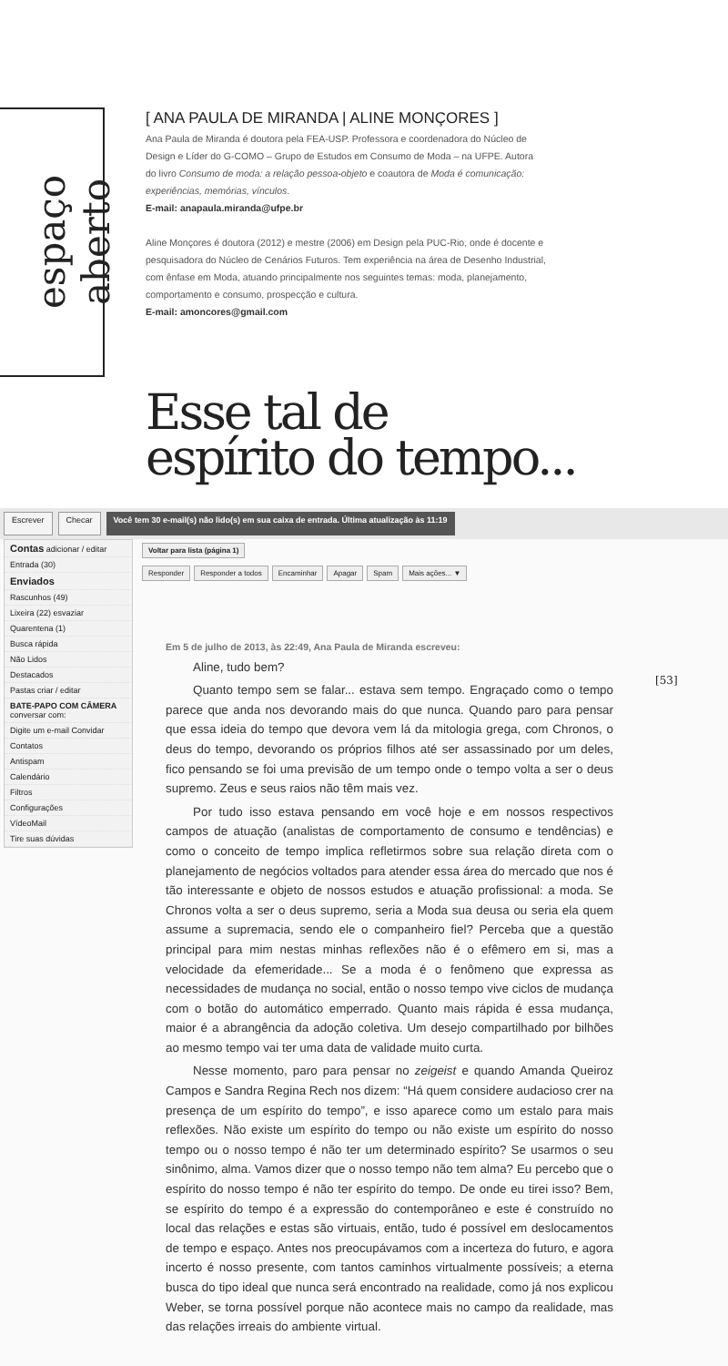espaço aberto
[ ANA PAULA DE MIRANDA | ALINE MONÇORES ]
Ana Paula de Miranda é doutora pela FEA-USP. Professora e coordenadora do Núcleo de Design e Líder do G-COMO – Grupo de Estudos em Consumo de Moda – na UFPE. Autora do livro Consumo de moda: a relação pessoa-objeto e coautora de Moda é comunicação: experiências, memórias, vínculos.
E-mail: anapaula.miranda@ufpe.br
Aline Monçores é doutora (2012) e mestre (2006) em Design pela PUC-Rio, onde é docente e pesquisadora do Núcleo de Cenários Futuros. Tem experiência na área de Desenho Industrial, com ênfase em Moda, atuando principalmente nos seguintes temas: moda, planejamento, comportamento e consumo, prospecção e cultura.
E-mail: amoncores@gmail.com
Esse tal de
espírito do tempo...
Escrever Checar Você tem 30 e-mail(s) não lido(s) em sua caixa de entrada. Última atualização às 11:19
Contas adicionar / editar
Entrada (30)
Enviados
Rascunhos (49)
Lixeira (22) esvaziar
Quarentena (1)
Busca rápida
Não Lidos
Destacados
Pastas criar / editar
BATE-PAPO COM CÂMERA
conversar com:
Digite um e-mail Convidar
Contatos
Antispam
Calendário
Filtros
Configurações
VídeoMail
Tire suas dúvidas
Voltar para lista (página 1)
Responder Responder a todos Encaminhar Apagar Spam Mais ações... ▼
Em 5 de julho de 2013, às 22:49, Ana Paula de Miranda escreveu:
Aline, tudo bem?
Quanto tempo sem se falar... estava sem tempo. Engraçado como o tempo parece que anda nos devorando mais do que nunca. Quando paro para pensar que essa ideia do tempo que devora vem lá da mitologia grega, com Chronos, o deus do tempo, devorando os próprios filhos até ser assassinado por um deles, fico pensando se foi uma previsão de um tempo onde o tempo volta a ser o deus supremo. Zeus e seus raios não têm mais vez.
Por tudo isso estava pensando em você hoje e em nossos respectivos campos de atuação (analistas de comportamento de consumo e tendências) e como o conceito de tempo implica refletirmos sobre sua relação direta com o planejamento de negócios voltados para atender essa área do mercado que nos é tão interessante e objeto de nossos estudos e atuação profissional: a moda. Se Chronos volta a ser o deus supremo, seria a Moda sua deusa ou seria ela quem assume a supremacia, sendo ele o companheiro fiel? Perceba que a questão principal para mim nestas minhas reflexões não é o efêmero em si, mas a velocidade da efemeridade... Se a moda é o fenômeno que expressa as necessidades de mudança no social, então o nosso tempo vive ciclos de mudança com o botão do automático emperrado. Quanto mais rápida é essa mudança, maior é a abrangência da adoção coletiva. Um desejo compartilhado por bilhões ao mesmo tempo vai ter uma data de validade muito curta.
Nesse momento, paro para pensar no zeigeist e quando Amanda Queiroz Campos e Sandra Regina Rech nos dizem: “Há quem considere audacioso crer na presença de um espírito do tempo”, e isso aparece como um estalo para mais reflexões. Não existe um espírito do tempo ou não existe um espírito do nosso tempo ou o nosso tempo é não ter um determinado espírito? Se usarmos o seu sinônimo, alma. Vamos dizer que o nosso tempo não tem alma? Eu percebo que o espírito do nosso tempo é não ter espírito do tempo. De onde eu tirei isso? Bem, se espírito do tempo é a expressão do contemporâneo e este é construído no local das relações e estas são virtuais, então, tudo é possível em deslocamentos de tempo e espaço. Antes nos preocupávamos com a incerteza do futuro, e agora incerto é nosso presente, com tantos caminhos virtualmente possíveis; a eterna busca do tipo ideal que nunca será encontrado na realidade, como já nos explicou Weber, se torna possível porque não acontece mais no campo da realidade, mas das relações irreais do ambiente virtual.
[53]